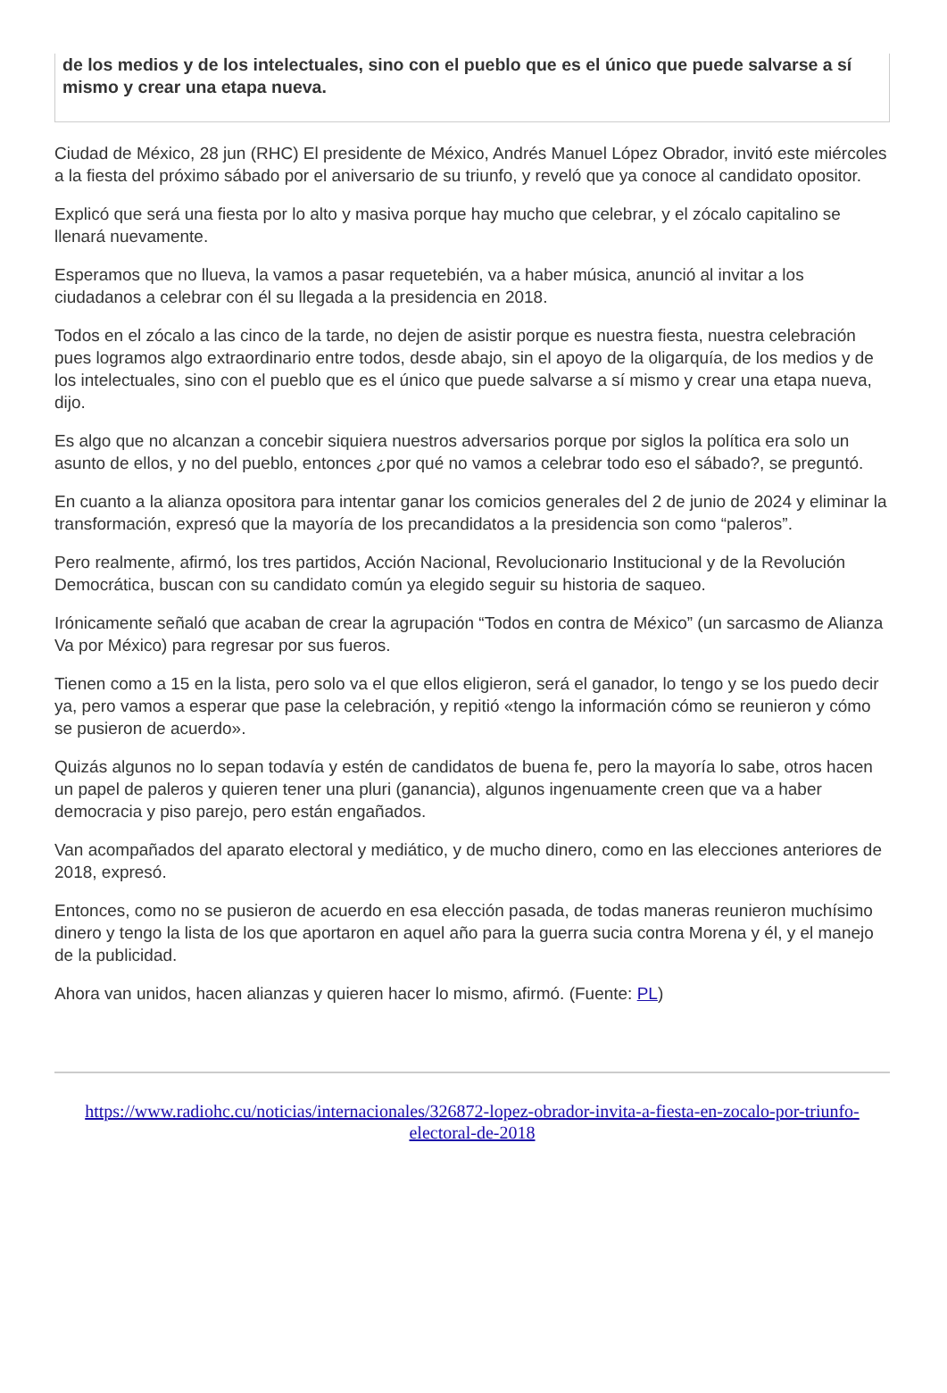de los medios y de los intelectuales, sino con el pueblo que es el único que puede salvarse a sí mismo y crear una etapa nueva.
Ciudad de México, 28 jun (RHC) El presidente de México, Andrés Manuel López Obrador, invitó este miércoles a la fiesta del próximo sábado por el aniversario de su triunfo, y reveló que ya conoce al candidato opositor.
Explicó que será una fiesta por lo alto y masiva porque hay mucho que celebrar, y el zócalo capitalino se llenará nuevamente.
Esperamos que no llueva, la vamos a pasar requetebién, va a haber música, anunció al invitar a los ciudadanos a celebrar con él su llegada a la presidencia en 2018.
Todos en el zócalo a las cinco de la tarde, no dejen de asistir porque es nuestra fiesta, nuestra celebración pues logramos algo extraordinario entre todos, desde abajo, sin el apoyo de la oligarquía, de los medios y de los intelectuales, sino con el pueblo que es el único que puede salvarse a sí mismo y crear una etapa nueva, dijo.
Es algo que no alcanzan a concebir siquiera nuestros adversarios porque por siglos la política era solo un asunto de ellos, y no del pueblo, entonces ¿por qué no vamos a celebrar todo eso el sábado?, se preguntó.
En cuanto a la alianza opositora para intentar ganar los comicios generales del 2 de junio de 2024 y eliminar la transformación, expresó que la mayoría de los precandidatos a la presidencia son como “paleros”.
Pero realmente, afirmó, los tres partidos, Acción Nacional, Revolucionario Institucional y de la Revolución Democrática, buscan con su candidato común ya elegido seguir su historia de saqueo.
Irónicamente señaló que acaban de crear la agrupación “Todos en contra de México” (un sarcasmo de Alianza Va por México) para regresar por sus fueros.
Tienen como a 15 en la lista, pero solo va el que ellos eligieron, será el ganador, lo tengo y se los puedo decir ya, pero vamos a esperar que pase la celebración, y repitió «tengo la información cómo se reunieron y cómo se pusieron de acuerdo».
Quizás algunos no lo sepan todavía y estén de candidatos de buena fe, pero la mayoría lo sabe, otros hacen un papel de paleros y quieren tener una pluri (ganancia), algunos ingenuamente creen que va a haber democracia y piso parejo, pero están engañados.
Van acompañados del aparato electoral y mediático, y de mucho dinero, como en las elecciones anteriores de 2018, expresó.
Entonces, como no se pusieron de acuerdo en esa elección pasada, de todas maneras reunieron muchísimo dinero y tengo la lista de los que aportaron en aquel año para la guerra sucia contra Morena y él, y el manejo de la publicidad.
Ahora van unidos, hacen alianzas y quieren hacer lo mismo, afirmó. (Fuente: PL)
https://www.radiohc.cu/noticias/internacionales/326872-lopez-obrador-invita-a-fiesta-en-zocalo-por-triunfo-electoral-de-2018